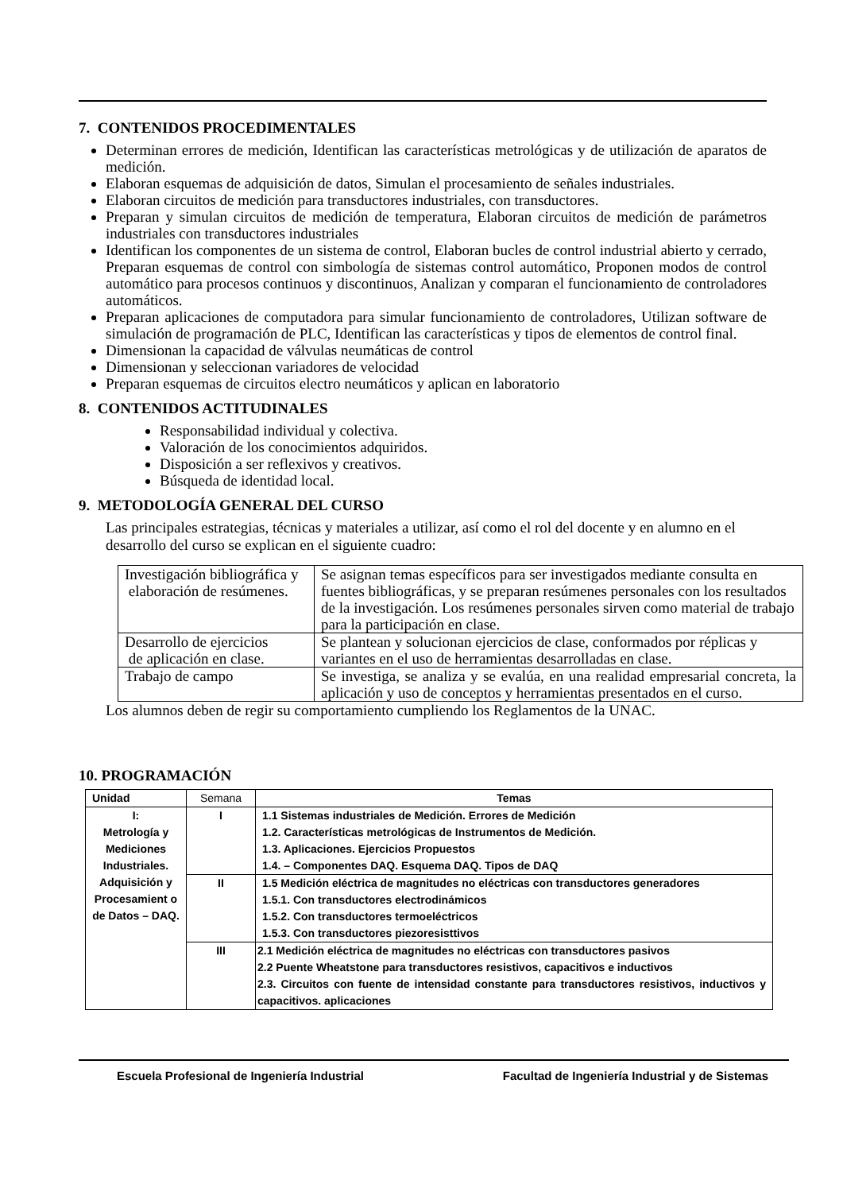7. CONTENIDOS PROCEDIMENTALES
Determinan errores de medición, Identifican las características metrológicas y de utilización de aparatos de medición.
Elaboran esquemas de adquisición de datos, Simulan el procesamiento de señales industriales.
Elaboran circuitos de medición para transductores industriales, con transductores.
Preparan y simulan circuitos de medición de temperatura, Elaboran circuitos de medición de parámetros industriales con transductores industriales
Identifican los componentes de un sistema de control, Elaboran bucles de control industrial abierto y cerrado, Preparan esquemas de control con simbología de sistemas control automático, Proponen modos de control automático para procesos continuos y discontinuos, Analizan y comparan el funcionamiento de controladores automáticos.
Preparan aplicaciones de computadora para simular funcionamiento de controladores, Utilizan software de simulación de programación de PLC, Identifican las características y tipos de elementos de control final.
Dimensionan la capacidad de válvulas neumáticas de control
Dimensionan y seleccionan variadores de velocidad
Preparan esquemas de circuitos electro neumáticos y aplican en laboratorio
8. CONTENIDOS ACTITUDINALES
Responsabilidad individual y colectiva.
Valoración de los conocimientos adquiridos.
Disposición a ser reflexivos y creativos.
Búsqueda de identidad local.
9. METODOLOGÍA GENERAL DEL CURSO
Las principales estrategias, técnicas y materiales a utilizar, así como el rol del docente y en alumno en el desarrollo del curso se explican en el siguiente cuadro:
| Investigación bibliográfica y elaboración de resúmenes. | Se asignan temas específicos para ser investigados mediante consulta en fuentes bibliográficas, y se preparan resúmenes personales con los resultados de la investigación. Los resúmenes personales sirven como material de trabajo para la participación en clase. |
| Desarrollo de ejercicios de aplicación en clase. | Se plantean y solucionan ejercicios de clase, conformados por réplicas y variantes en el uso de herramientas desarrolladas en clase. |
| Trabajo de campo | Se investiga, se analiza y se evalúa, en una realidad empresarial concreta, la aplicación y uso de conceptos y herramientas presentados en el curso. |
Los alumnos deben de regir su comportamiento cumpliendo los Reglamentos de la UNAC.
10. PROGRAMACIÓN
| Unidad | Semana | Temas |
| --- | --- | --- |
| I: Metrología y Mediciones Industriales. Adquisición y Procesamient o de Datos – DAQ. | I | 1.1 Sistemas industriales de Medición. Errores de Medición 1.2. Características metrológicas de Instrumentos de Medición. 1.3. Aplicaciones. Ejercicios Propuestos 1.4. – Componentes DAQ. Esquema DAQ. Tipos de DAQ |
| | II | 1.5 Medición eléctrica de magnitudes no eléctricas con transductores generadores 1.5.1. Con transductores electrodinámicos 1.5.2. Con transductores termoeléctricos 1.5.3. Con transductores piezoresisttivos |
| | III | 2.1 Medición eléctrica de magnitudes no eléctricas con transductores pasivos 2.2 Puente Wheatstone para transductores resistivos, capacitivos e inductivos 2.3. Circuitos con fuente de intensidad constante para transductores resistivos, inductivos y capacitivos. aplicaciones |
Escuela Profesional de Ingeniería Industrial Facultad de Ingeniería Industrial y de Sistemas